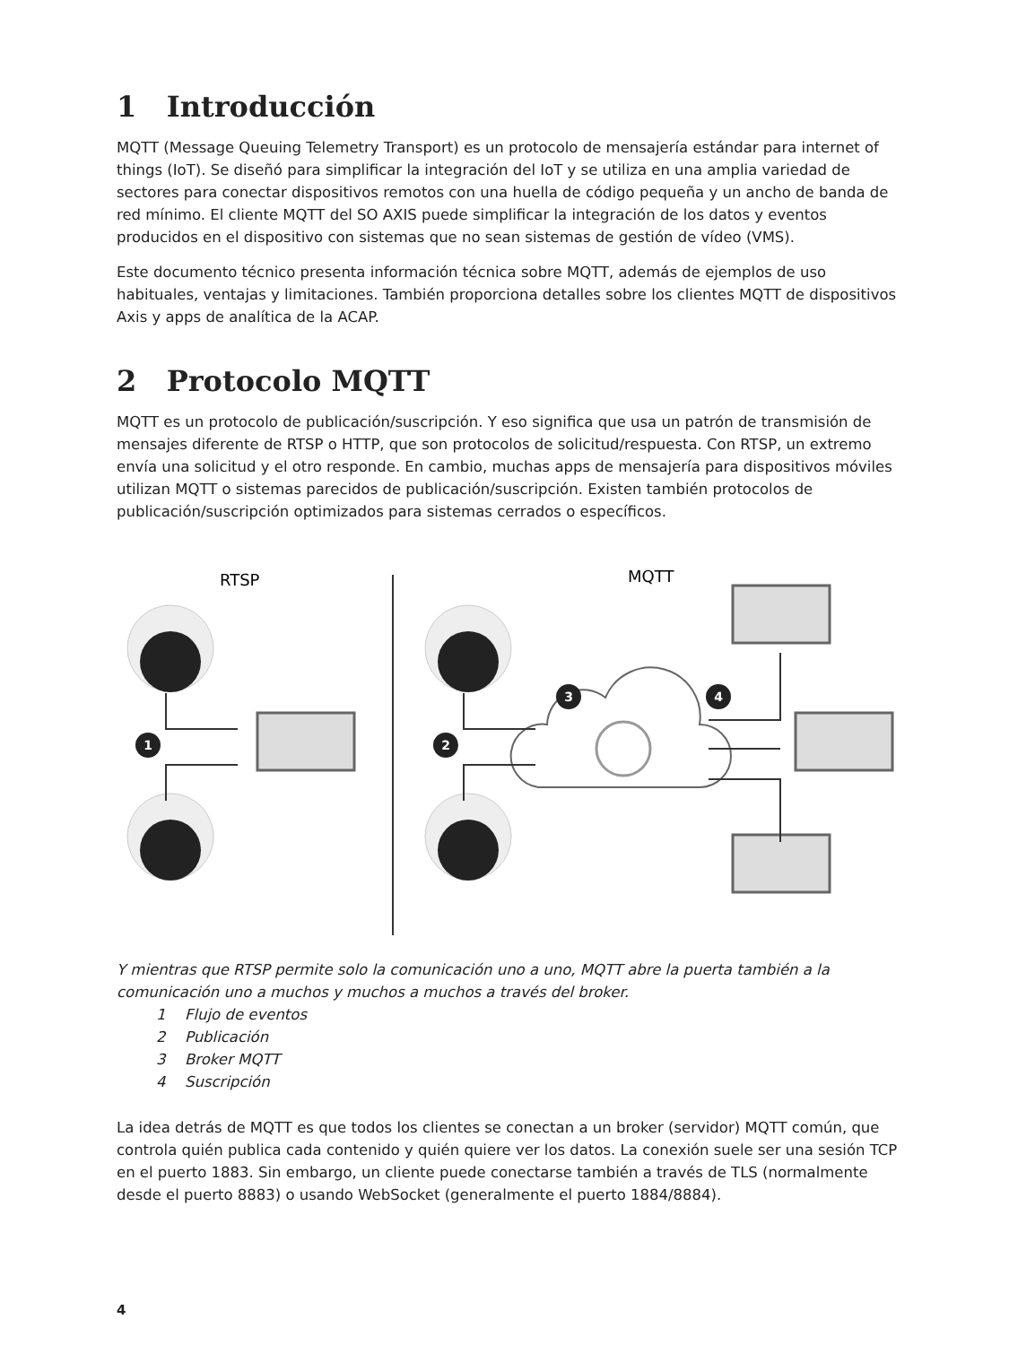1 Introducción
MQTT (Message Queuing Telemetry Transport) es un protocolo de mensajería estándar para internet of things (IoT). Se diseñó para simplificar la integración del IoT y se utiliza en una amplia variedad de sectores para conectar dispositivos remotos con una huella de código pequeña y un ancho de banda de red mínimo. El cliente MQTT del SO AXIS puede simplificar la integración de los datos y eventos producidos en el dispositivo con sistemas que no sean sistemas de gestión de vídeo (VMS).
Este documento técnico presenta información técnica sobre MQTT, además de ejemplos de uso habituales, ventajas y limitaciones. También proporciona detalles sobre los clientes MQTT de dispositivos Axis y apps de analítica de la ACAP.
2 Protocolo MQTT
MQTT es un protocolo de publicación/suscripción. Y eso significa que usa un patrón de transmisión de mensajes diferente de RTSP o HTTP, que son protocolos de solicitud/respuesta. Con RTSP, un extremo envía una solicitud y el otro responde. En cambio, muchas apps de mensajería para dispositivos móviles utilizan MQTT o sistemas parecidos de publicación/suscripción. Existen también protocolos de publicación/suscripción optimizados para sistemas cerrados o específicos.
RTSP
MQTT
1
2
3
4
Y mientras que RTSP permite solo la comunicación uno a uno, MQTT abre la puerta también a la comunicación uno a muchos y muchos a muchos a través del broker.
1 Flujo de eventos
2 Publicación
3 Broker MQTT
4 Suscripción
La idea detrás de MQTT es que todos los clientes se conectan a un broker (servidor) MQTT común, que controla quién publica cada contenido y quién quiere ver los datos. La conexión suele ser una sesión TCP en el puerto 1883. Sin embargo, un cliente puede conectarse también a través de TLS (normalmente desde el puerto 8883) o usando WebSocket (generalmente el puerto 1884/8884).
4